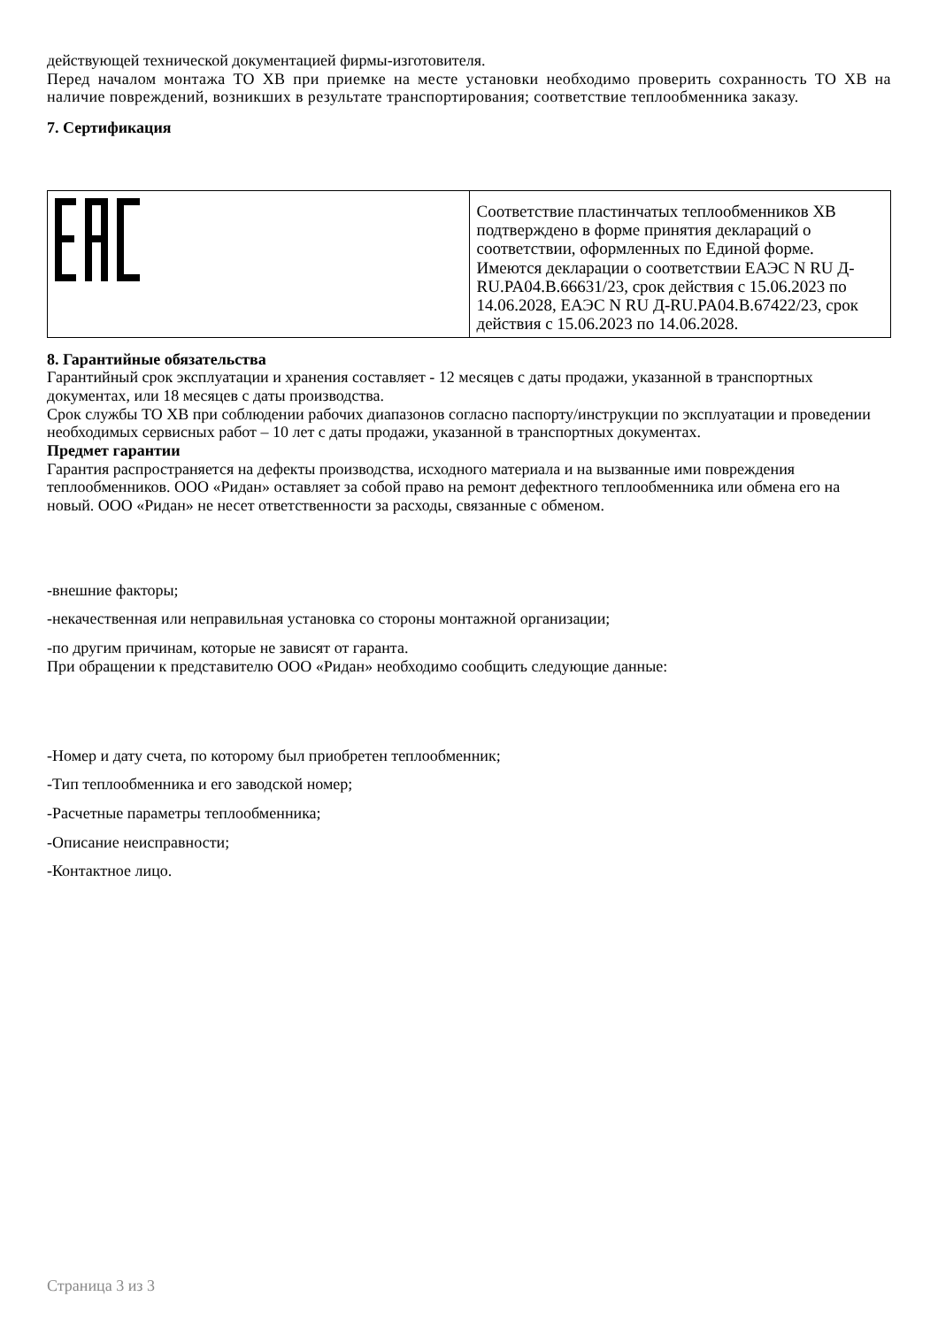действующей технической документацией фирмы-изготовителя.
Перед началом монтажа ТО ХВ при приемке на месте установки необходимо проверить сохранность ТО ХВ на наличие повреждений, возникших в результате транспортирования; соответствие теплообменника заказу.
7. Сертификация
| | Соответствие пластинчатых теплообменников ХВ подтверждено в форме принятия деклараций о соответствии, оформленных по Единой форме. Имеются декларации о соответствии ЕАЭС N RU Д-RU.PA04.B.66631/23, срок действия с 15.06.2023 по 14.06.2028, ЕАЭС N RU Д-RU.PA04.B.67422/23, срок действия с 15.06.2023 по 14.06.2028. |
8. Гарантийные обязательства
Гарантийный срок эксплуатации и хранения составляет - 12 месяцев с даты продажи, указанной в транспортных документах, или 18 месяцев с даты производства.
Срок службы ТО ХВ при соблюдении рабочих диапазонов согласно паспорту/инструкции по эксплуатации и проведении необходимых сервисных работ – 10 лет с даты продажи, указанной в транспортных документах.
Предмет гарантии
Гарантия распространяется на дефекты производства, исходного материала и на вызванные ими повреждения теплообменников. ООО «Ридан» оставляет за собой право на ремонт дефектного теплообменника или обмена его на новый. ООО «Ридан» не несет ответственности за расходы, связанные с обменом.
-внешние факторы;
-некачественная или неправильная установка со стороны монтажной организации;
-по другим причинам, которые не зависят от гаранта.
При обращении к представителю ООО «Ридан» необходимо сообщить следующие данные:
-Номер и дату счета, по которому был приобретен теплообменник;
-Тип теплообменника и его заводской номер;
-Расчетные параметры теплообменника;
-Описание неисправности;
-Контактное лицо.
Страница 3 из 3